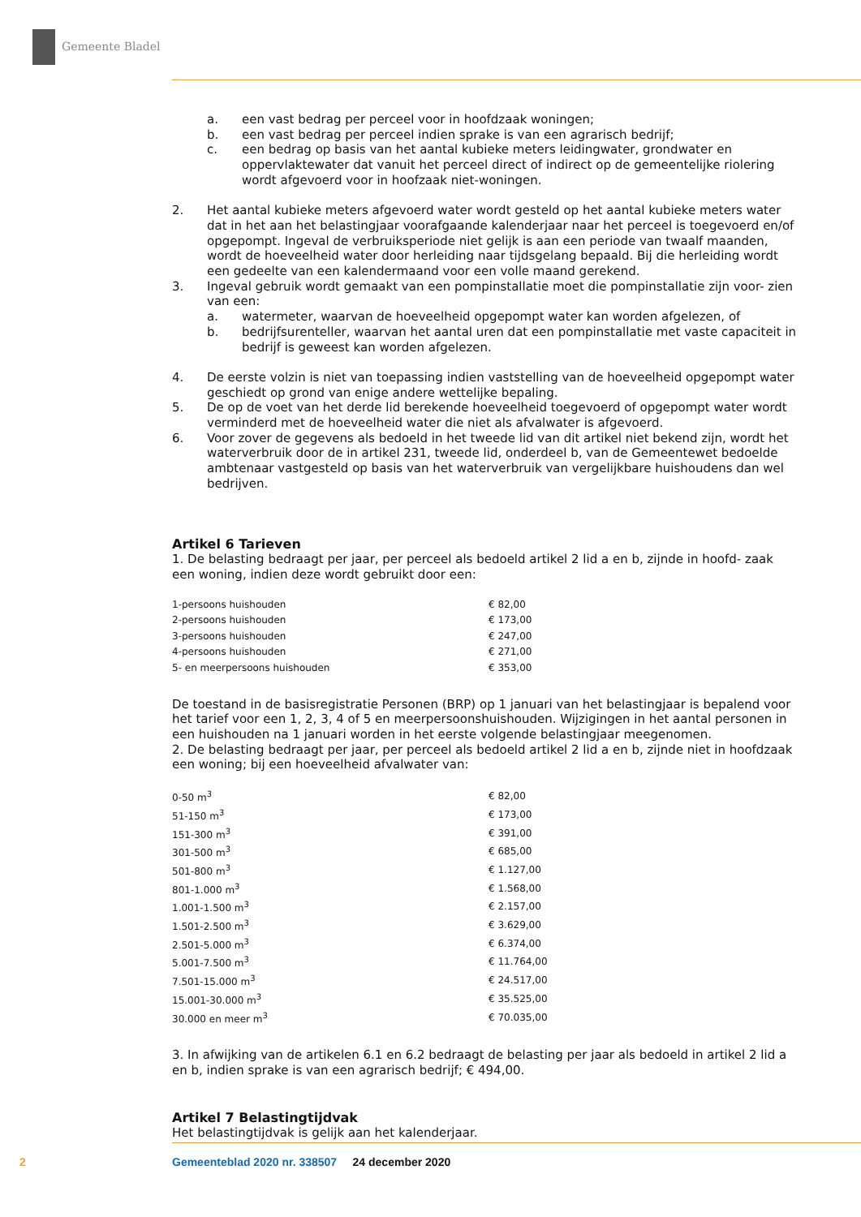Gemeente Bladel
a. een vast bedrag per perceel voor in hoofdzaak woningen;
b. een vast bedrag per perceel indien sprake is van een agrarisch bedrijf;
c. een bedrag op basis van het aantal kubieke meters leidingwater, grondwater en oppervlaktewater dat vanuit het perceel direct of indirect op de gemeentelijke riolering wordt afgevoerd voor in hoofzaak niet-woningen.
2. Het aantal kubieke meters afgevoerd water wordt gesteld op het aantal kubieke meters water dat in het aan het belastingjaar voorafgaande kalenderjaar naar het perceel is toegevoerd en/of opgepompt. Ingeval de verbruiksperiode niet gelijk is aan een periode van twaalf maanden, wordt de hoeveelheid water door herleiding naar tijdsgelang bepaald. Bij die herleiding wordt een gedeelte van een kalendermaand voor een volle maand gerekend.
3. Ingeval gebruik wordt gemaakt van een pompinstallatie moet die pompinstallatie zijn voor- zien van een:
a. watermeter, waarvan de hoeveelheid opgepompt water kan worden afgelezen, of
b. bedrijfsurenteller, waarvan het aantal uren dat een pompinstallatie met vaste capaciteit in bedrijf is geweest kan worden afgelezen.
4. De eerste volzin is niet van toepassing indien vaststelling van de hoeveelheid opgepompt water geschiedt op grond van enige andere wettelijke bepaling.
5. De op de voet van het derde lid berekende hoeveelheid toegevoerd of opgepompt water wordt verminderd met de hoeveelheid water die niet als afvalwater is afgevoerd.
6. Voor zover de gegevens als bedoeld in het tweede lid van dit artikel niet bekend zijn, wordt het waterverbruik door de in artikel 231, tweede lid, onderdeel b, van de Gemeentewet bedoelde ambtenaar vastgesteld op basis van het waterverbruik van vergelijkbare huishoudens dan wel bedrijven.
Artikel 6 Tarieven
1. De belasting bedraagt per jaar, per perceel als bedoeld artikel 2 lid a en b, zijnde in hoofd- zaak een woning, indien deze wordt gebruikt door een:
| 1-persoons huishouden | € 82,00 |
| 2-persoons huishouden | € 173,00 |
| 3-persoons huishouden | € 247,00 |
| 4-persoons huishouden | € 271,00 |
| 5- en meerpersoons huishouden | € 353,00 |
De toestand in de basisregistratie Personen (BRP) op 1 januari van het belastingjaar is bepalend voor het tarief voor een 1, 2, 3, 4 of 5 en meerpersoonshuishouden. Wijzigingen in het aantal personen in een huishouden na 1 januari worden in het eerste volgende belastingjaar meegenomen.
2. De belasting bedraagt per jaar, per perceel als bedoeld artikel 2 lid a en b, zijnde niet in hoofdzaak een woning; bij een hoeveelheid afvalwater van:
| 0-50 m<sup>3</sup> | € 82,00 |
| 51-150 m<sup>3</sup> | € 173,00 |
| 151-300 m<sup>3</sup> | € 391,00 |
| 301-500 m<sup>3</sup> | € 685,00 |
| 501-800 m<sup>3</sup> | € 1.127,00 |
| 801-1.000 m<sup>3</sup> | € 1.568,00 |
| 1.001-1.500 m<sup>3</sup> | € 2.157,00 |
| 1.501-2.500 m<sup>3</sup> | € 3.629,00 |
| 2.501-5.000 m<sup>3</sup> | € 6.374,00 |
| 5.001-7.500 m<sup>3</sup> | € 11.764,00 |
| 7.501-15.000 m<sup>3</sup> | € 24.517,00 |
| 15.001-30.000 m<sup>3</sup> | € 35.525,00 |
| 30.000 en meer m<sup>3</sup> | € 70.035,00 |
3. In afwijking van de artikelen 6.1 en 6.2 bedraagt de belasting per jaar als bedoeld in artikel 2 lid a en b, indien sprake is van een agrarisch bedrijf; € 494,00.
Artikel 7 Belastingtijdvak
Het belastingtijdvak is gelijk aan het kalenderjaar.
2 Gemeenteblad 2020 nr. 338507 24 december 2020